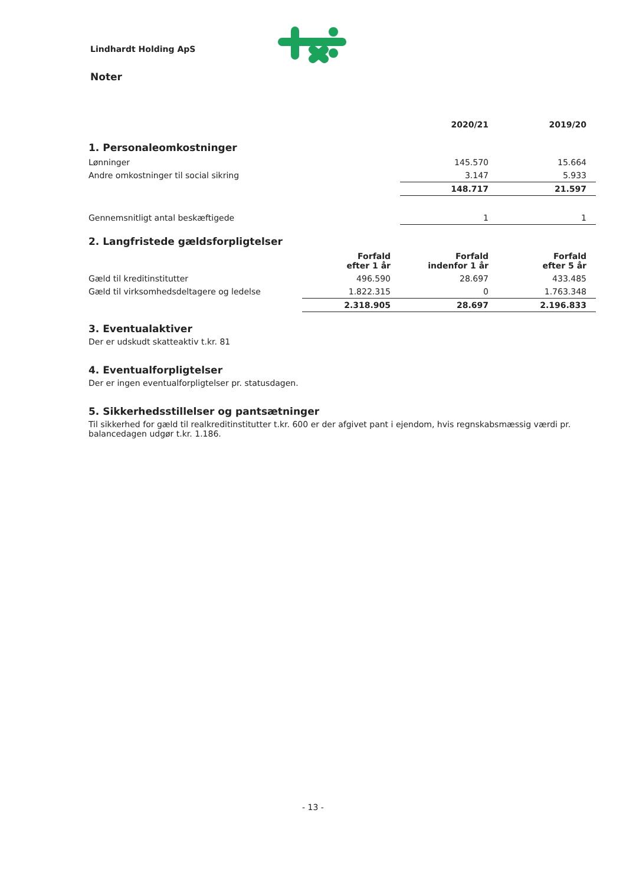Lindhardt Holding ApS
Noter
| | 2020/21 | 2019/20 |
| --- | --- | --- |
1. Personaleomkostninger
| Lønninger | 145.570 | 15.664 |
| Andre omkostninger til social sikring | 3.147 | 5.933 |
| | 148.717 | 21.597 |
| Gennemsnitligt antal beskæftigede | 1 | 1 |
2. Langfristede gældsforpligtelser
| | Forfald efter 1 år | Forfald indenfor 1 år | Forfald efter 5 år |
| --- | --- | --- | --- |
| Gæld til kreditinstitutter | 496.590 | 28.697 | 433.485 |
| Gæld til virksomhedsdeltagere og ledelse | 1.822.315 | 0 | 1.763.348 |
| | 2.318.905 | 28.697 | 2.196.833 |
3. Eventualaktiver
Der er udskudt skatteaktiv t.kr. 81
4. Eventualforpligtelser
Der er ingen eventualforpligtelser pr. statusdagen.
5. Sikkerhedsstillelser og pantsætninger
Til sikkerhed for gæld til realkreditinstitutter t.kr. 600 er der afgivet pant i ejendom, hvis regnskabsmæssig værdi pr. balancedagen udgør t.kr. 1.186.
- 13 -